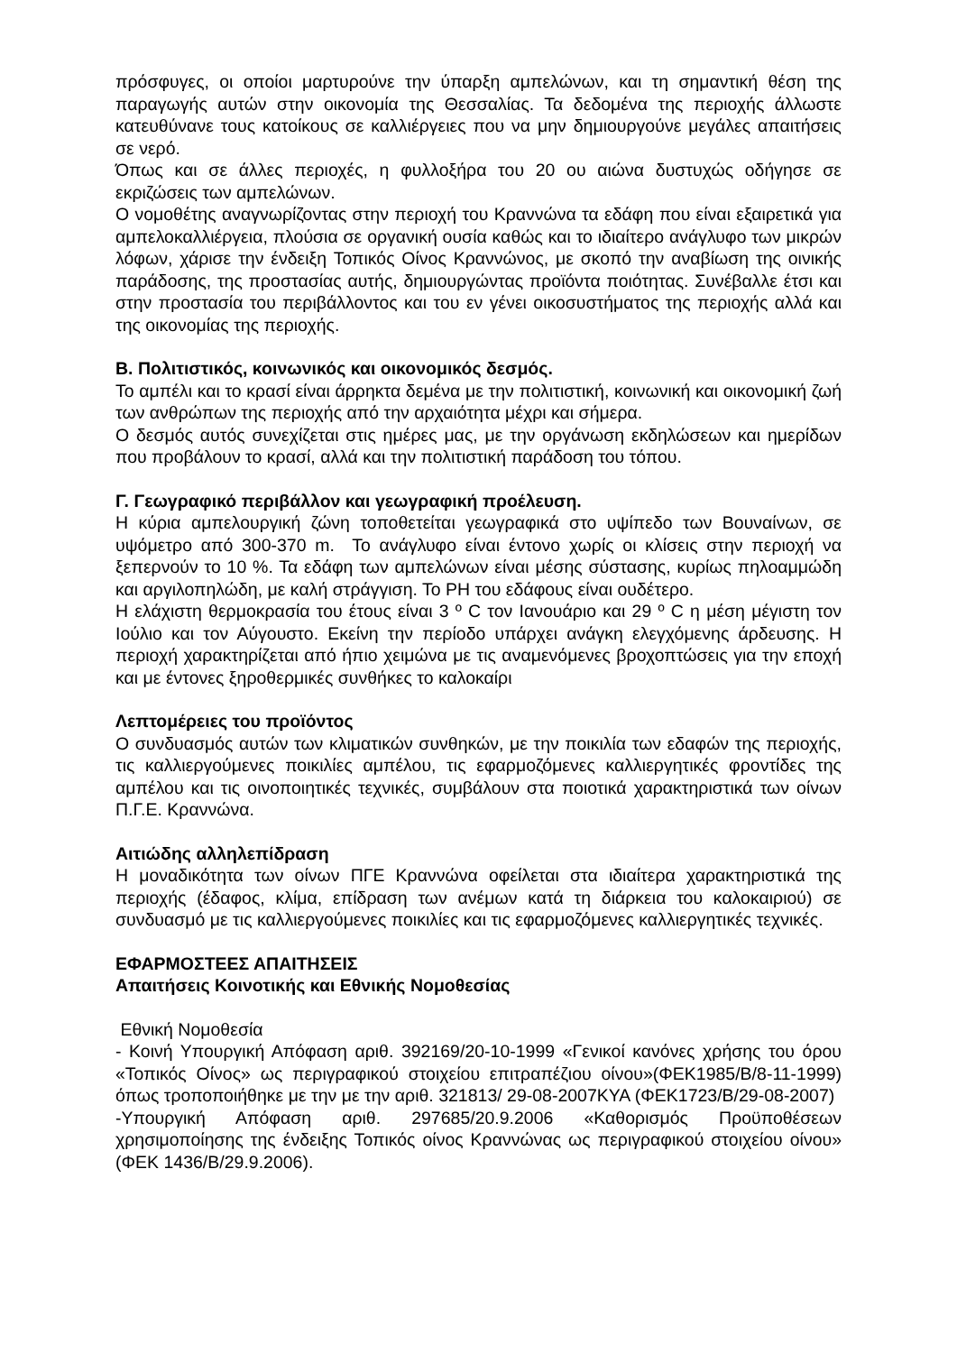πρόσφυγες, οι οποίοι μαρτυρούνε την ύπαρξη αμπελώνων, και τη σημαντική θέση της παραγωγής αυτών στην οικονομία της Θεσσαλίας. Τα δεδομένα της περιοχής άλλωστε κατευθύνανε τους κατοίκους σε καλλιέργειες που να μην δημιουργούνε μεγάλες απαιτήσεις σε νερό.
Όπως και σε άλλες περιοχές, η φυλλοξήρα του 20 ου αιώνα δυστυχώς οδήγησε σε εκριζώσεις των αμπελώνων.
Ο νομοθέτης αναγνωρίζοντας στην περιοχή του Κραννώνα τα εδάφη που είναι εξαιρετικά για αμπελοκαλλιέργεια, πλούσια σε οργανική ουσία καθώς και το ιδιαίτερο ανάγλυφο των μικρών λόφων, χάρισε την ένδειξη Τοπικός Οίνος Κραννώνος, με σκοπό την αναβίωση της οινικής παράδοσης, της προστασίας αυτής, δημιουργώντας προϊόντα ποιότητας. Συνέβαλλε έτσι και στην προστασία του περιβάλλοντος και του εν γένει οικοσυστήματος της περιοχής αλλά και της οικονομίας της περιοχής.
Β. Πολιτιστικός, κοινωνικός και οικονομικός δεσμός.
Το αμπέλι και το κρασί είναι άρρηκτα δεμένα με την πολιτιστική, κοινωνική και οικονομική ζωή των ανθρώπων της περιοχής από την αρχαιότητα μέχρι και σήμερα.
Ο δεσμός αυτός συνεχίζεται στις ημέρες μας, με την οργάνωση εκδηλώσεων και ημερίδων που προβάλουν το κρασί, αλλά και την πολιτιστική παράδοση του τόπου.
Γ. Γεωγραφικό περιβάλλον και γεωγραφική προέλευση.
Η κύρια αμπελουργική ζώνη τοποθετείται γεωγραφικά στο υψίπεδο των Βουναίνων, σε υψόμετρο από 300-370 m. Το ανάγλυφο είναι έντονο χωρίς οι κλίσεις στην περιοχή να ξεπερνούν το 10 %. Τα εδάφη των αμπελώνων είναι μέσης σύστασης, κυρίως πηλοαμμώδη και αργιλοπηλώδη, με καλή στράγγιση. Το PH του εδάφους είναι ουδέτερο.
Η ελάχιστη θερμοκρασία του έτους είναι 3 º C τον Ιανουάριο και 29 º C η μέση μέγιστη τον Ιούλιο και τον Αύγουστο. Εκείνη την περίοδο υπάρχει ανάγκη ελεγχόμενης άρδευσης. Η περιοχή χαρακτηρίζεται από ήπιο χειμώνα με τις αναμενόμενες βροχοπτώσεις για την εποχή και με έντονες ξηροθερμικές συνθήκες το καλοκαίρι
Λεπτομέρειες του προϊόντος
Ο συνδυασμός αυτών των κλιματικών συνθηκών, με την ποικιλία των εδαφών της περιοχής, τις καλλιεργούμενες ποικιλίες αμπέλου, τις εφαρμοζόμενες καλλιεργητικές φροντίδες της αμπέλου και τις οινοποιητικές τεχνικές, συμβάλουν στα ποιοτικά χαρακτηριστικά των οίνων Π.Γ.Ε. Κραννώνα.
Αιτιώδης αλληλεπίδραση
Η μοναδικότητα των οίνων ΠΓΕ Κραννώνα οφείλεται στα ιδιαίτερα χαρακτηριστικά της περιοχής (έδαφος, κλίμα, επίδραση των ανέμων κατά τη διάρκεια του καλοκαιριού) σε συνδυασμό με τις καλλιεργούμενες ποικιλίες και τις εφαρμοζόμενες καλλιεργητικές τεχνικές.
ΕΦΑΡΜΟΣΤΕΕΣ ΑΠΑΙΤΗΣΕΙΣ
Απαιτήσεις Κοινοτικής και Εθνικής Νομοθεσίας
Εθνική Νομοθεσία
- Κοινή Υπουργική Απόφαση αριθ. 392169/20-10-1999 «Γενικοί κανόνες χρήσης του όρου «Τοπικός Οίνος» ως περιγραφικού στοιχείου επιτραπέζιου οίνου»(ΦΕΚ1985/Β/8-11-1999) όπως τροποποιήθηκε με την με την αριθ. 321813/ 29-08-2007ΚΥΑ (ΦΕΚ1723/Β/29-08-2007)
-Υπουργική Απόφαση αριθ. 297685/20.9.2006 «Καθορισμός Προϋποθέσεων χρησιμοποίησης της ένδειξης Τοπικός οίνος Κραννώνας ως περιγραφικού στοιχείου οίνου» (ΦΕΚ 1436/Β/29.9.2006).